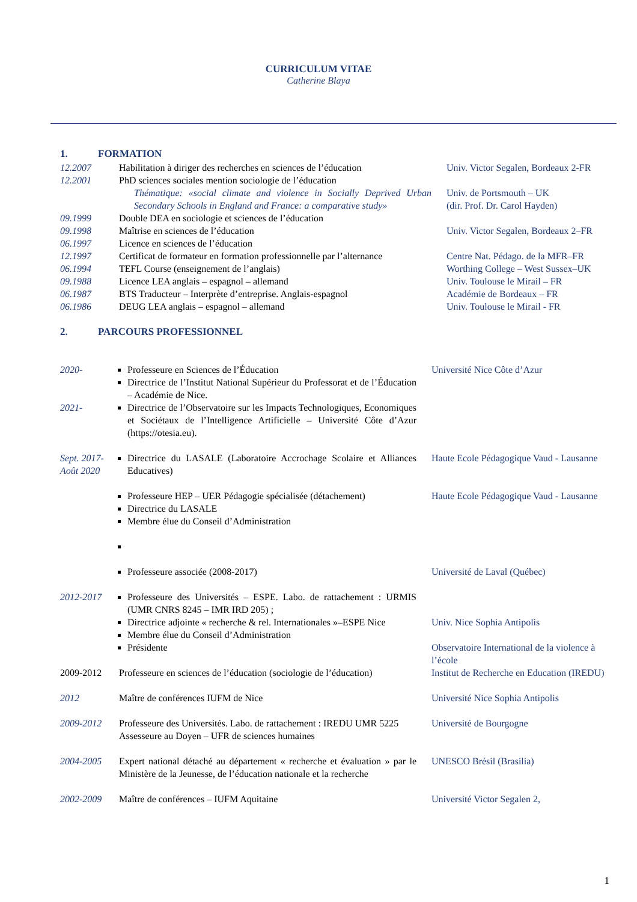CURRICULUM VITAE
Catherine Blaya
1. FORMATION
| 12.2007 | Habilitation à diriger des recherches en sciences de l’éducation | Univ. Victor Segalen, Bordeaux 2-FR |
| 12.2001 | PhD sciences sociales mention sociologie de l’éducation | |
| | Thématique: «social climate and violence in Socially Deprived Urban Secondary Schools in England and France: a comparative study» | Univ. de Portsmouth – UK (dir. Prof. Dr. Carol Hayden) |
| 09.1999 | Double DEA en sociologie et sciences de l’éducation | |
| 09.1998 | Maîtrise en sciences de l’éducation | Univ. Victor Segalen, Bordeaux 2–FR |
| 06.1997 | Licence en sciences de l’éducation | |
| 12.1997 | Certificat de formateur en formation professionnelle par l’alternance | Centre Nat. Pédago. de la MFR–FR |
| 06.1994 | TEFL Course (enseignement de l’anglais) | Worthing College – West Sussex–UK |
| 09.1988 | Licence LEA anglais – espagnol – allemand | Univ. Toulouse le Mirail – FR |
| 06.1987 | BTS Traducteur – Interprète d’entreprise. Anglais-espagnol | Académie de Bordeaux – FR |
| 06.1986 | DEUG LEA anglais – espagnol – allemand | Univ. Toulouse le Mirail - FR |
2. PARCOURS PROFESSIONNEL
| 2020- 2021- | Professeure en Sciences de l’Éducation Directrice de l’Institut National Supérieur du Professorat et de l’Éducation – Académie de Nice. Directrice de l’Observatoire sur les Impacts Technologiques, Economiques et Sociétaux de l’Intelligence Artificielle – Université Côte d’Azur (https://otesia.eu). | Université Nice Côte d’Azur |
| Sept. 2017-Août 2020 | Directrice du LASALE (Laboratoire Accrochage Scolaire et Alliances Educatives) Professeure HEP – UER Pédagogie spécialisée (détachement) Directrice du LASALE Membre élue du Conseil d’Administration Professeure associée (2008-2017) | Haute Ecole Pédagogique Vaud - Lausanne Haute Ecole Pédagogique Vaud - Lausanne Université de Laval (Québec) |
| 2012-2017 | Professeure des Universités – ESPE. Labo. de rattachement : URMIS (UMR CNRS 8245 – IMR IRD 205) ; Directrice adjointe « recherche & rel. Internationales »–ESPE Nice Membre élue du Conseil d’Administration Présidente | Univ. Nice Sophia Antipolis Observatoire International de la violence à l’école |
| 2009-2012 | Professeure en sciences de l’éducation (sociologie de l’éducation) | Institut de Recherche en Education (IREDU) |
| 2012 | Maître de conférences IUFM de Nice | Université Nice Sophia Antipolis |
| 2009-2012 | Professeure des Universités. Labo. de rattachement : IREDU UMR 5225 Assesseure au Doyen – UFR de sciences humaines | Université de Bourgogne |
| 2004-2005 | Expert national détaché au département « recherche et évaluation » par le Ministère de la Jeunesse, de l’éducation nationale et la recherche | UNESCO Brésil (Brasilia) |
| 2002-2009 | Maître de conférences – IUFM Aquitaine | Université Victor Segalen 2, |
1